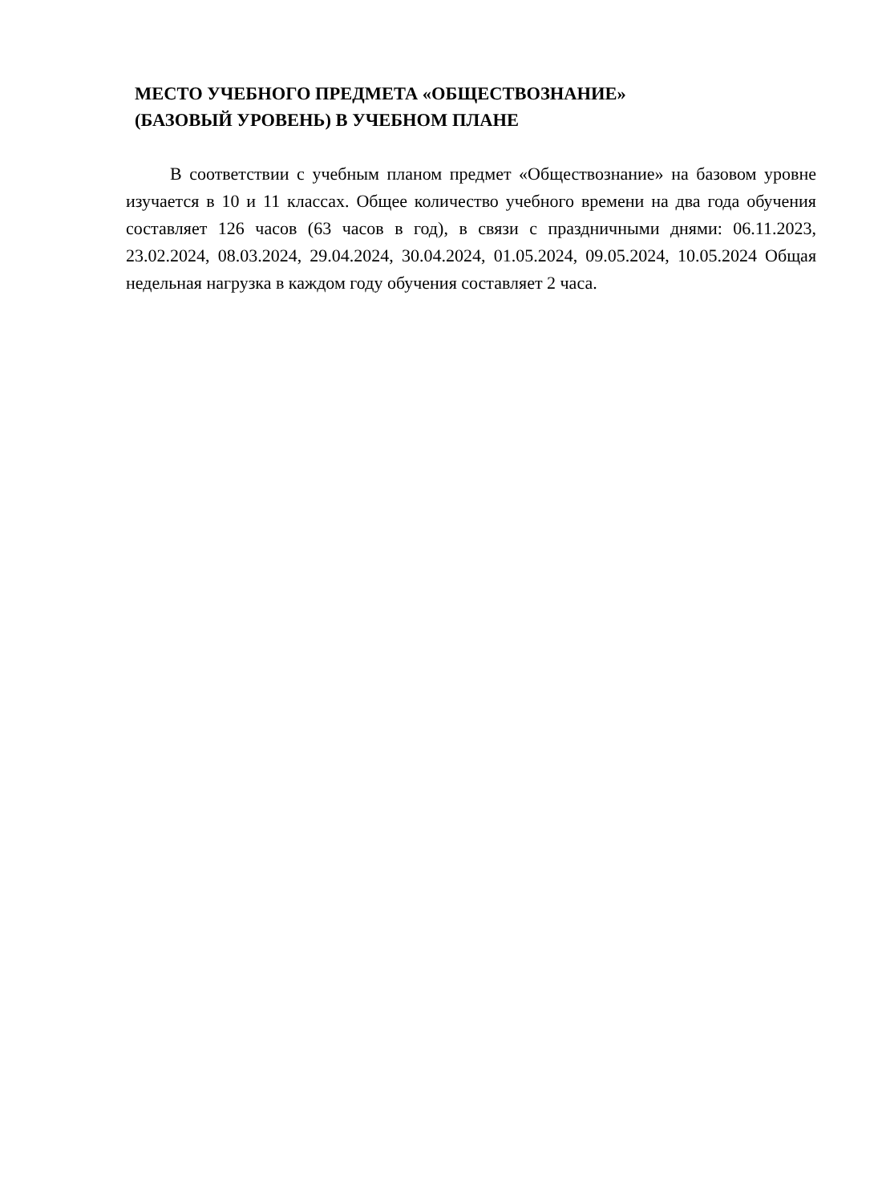МЕСТО УЧЕБНОГО ПРЕДМЕТА «ОБЩЕСТВОЗНАНИЕ»
(БАЗОВЫЙ УРОВЕНЬ) В УЧЕБНОМ ПЛАНЕ
В соответствии с учебным планом предмет «Обществознание» на базовом уровне изучается в 10 и 11 классах. Общее количество учебного времени на два года обучения составляет 126 часов (63 часов в год), в связи с праздничными днями: 06.11.2023, 23.02.2024, 08.03.2024, 29.04.2024, 30.04.2024, 01.05.2024, 09.05.2024, 10.05.2024 Общая недельная нагрузка в каждом году обучения составляет 2 часа.